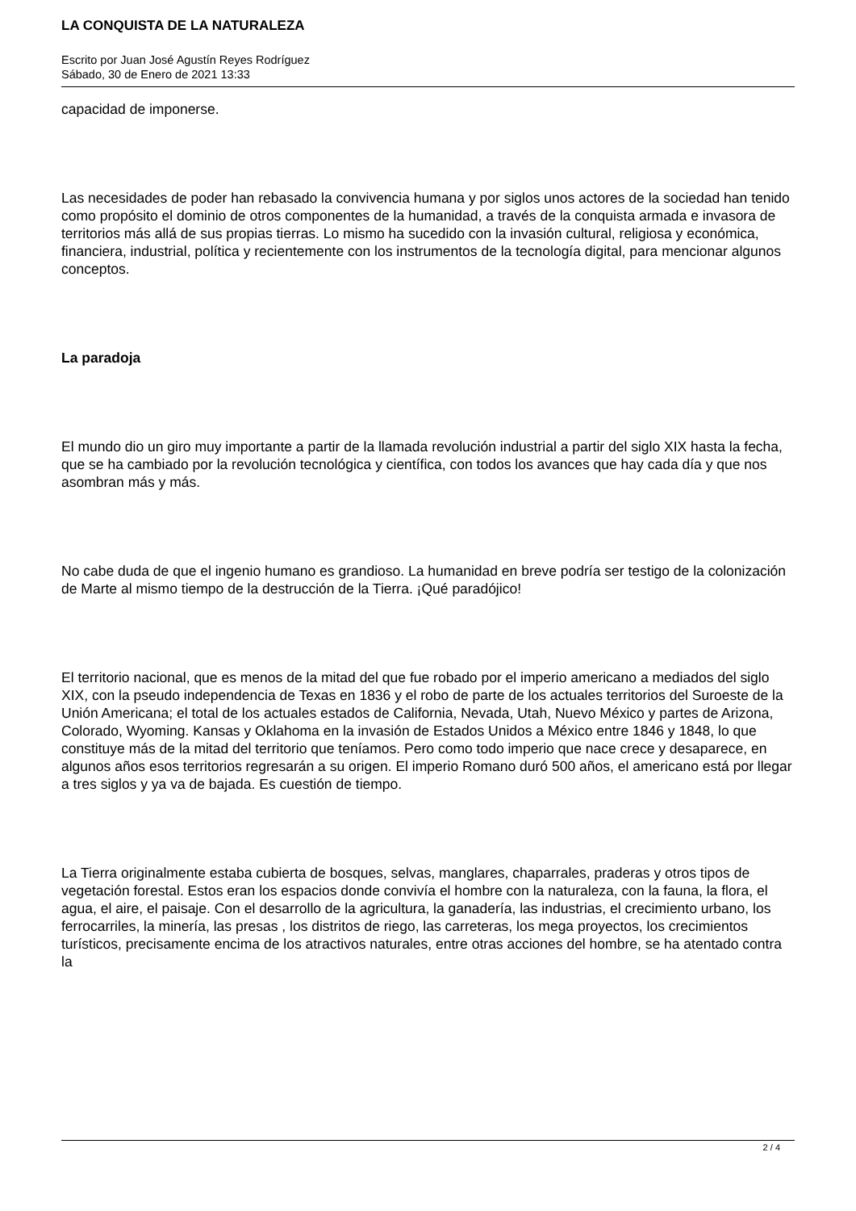LA CONQUISTA DE LA NATURALEZA
Escrito por Juan José Agustín Reyes Rodríguez
Sábado, 30 de Enero de 2021 13:33
capacidad de imponerse.
Las necesidades de poder han rebasado la convivencia humana y por siglos unos actores de la sociedad han tenido como propósito el dominio de otros componentes de la humanidad, a través de la conquista armada e invasora de territorios más allá de sus propias tierras. Lo mismo ha sucedido con la invasión cultural, religiosa y económica, financiera, industrial, política y recientemente con los instrumentos de la tecnología digital, para mencionar algunos conceptos.
La paradoja
El mundo dio un giro muy importante a partir de la llamada revolución industrial a partir del siglo XIX hasta la fecha, que se ha cambiado por la revolución tecnológica y científica, con todos los avances que hay cada día y que nos asombran más y más.
No cabe duda de que el ingenio humano es grandioso. La humanidad en breve podría ser testigo de la colonización de Marte al mismo tiempo de la destrucción de la Tierra. ¡Qué paradójico!
El territorio nacional, que es menos de la mitad del que fue robado por el imperio americano a mediados del siglo XIX, con la pseudo independencia de Texas en 1836 y el robo de parte de los actuales territorios del Suroeste de la Unión Americana; el total de los actuales estados de California, Nevada, Utah, Nuevo México y partes de Arizona, Colorado, Wyoming. Kansas y Oklahoma en la invasión de Estados Unidos a México entre 1846 y 1848, lo que constituye más de la mitad del territorio que teníamos. Pero como todo imperio que nace crece y desaparece, en algunos años esos territorios regresarán a su origen. El imperio Romano duró 500 años, el americano está por llegar a tres siglos y ya va de bajada. Es cuestión de tiempo.
La Tierra originalmente estaba cubierta de bosques, selvas, manglares, chaparrales, praderas y otros tipos de vegetación forestal. Estos eran los espacios donde convivía el hombre con la naturaleza, con la fauna, la flora, el agua, el aire, el paisaje. Con el desarrollo de la agricultura, la ganadería, las industrias, el crecimiento urbano, los ferrocarriles, la minería, las presas , los distritos de riego, las carreteras, los mega proyectos, los crecimientos turísticos, precisamente encima de los atractivos naturales, entre otras acciones del hombre, se ha atentado contra la
2 / 4